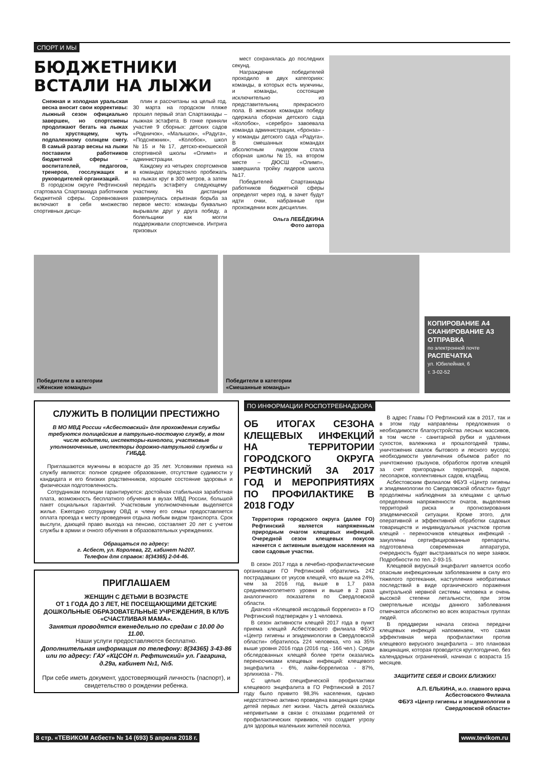СПОРТ И МЫ
БЮДЖЕТНИКИ ВСТАЛИ НА ЛЫЖИ
Снежная и холодная уральская весна вносит свои коррективы: лыжный сезон официально завершен, но спортсмены продолжают бегать на лыжах по хрустящему, чуть подпаленному солнцем снегу. В самый разгар весны на лыжи поставили работников бюджетной сферы – воспитателей, педагогов, тренеров, госслужащих и руководителей организаций.
В городском округе Рефтинский стартовала Спартакиада работников бюджетной сферы. Соревнования включают в себя множество спортивных дисци-
плин и рассчитаны на целый год. 30 марта на городском пляже прошел первый этап Спартакиады – лыжная эстафета. В гонке приняли участие 9 сборных: детских садов «Родничок», «Малышок», «Радуга», «Подснежник», «Колобок», школ №15 и №17, детско-юношеской спортивной школы «Олимп» и администрации.
Каждому из четырех спортсменов в командах предстояло пробежать на лыжах круг в 300 метров, а затем передать эстафету следующему участнику. На дистанции развернулась серьезная борьба за первое место: команды буквально вырывали друг у друга победу, а болельщики как могли поддерживали спортсменов. Интрига призовых
мест сохранялась до последних секунд.
Награждение победителей проходило в двух категориях: команды, в которых есть мужчины, и команды, состоящие исключительно из представительниц прекрасного пола. В женских командах победу одержала сборная детского сада «Колобок», «серебро» завоевала команда администрации, «бронза» - у команды детского сада «Радуга». В смешанных командах абсолютным лидером стала сборная школы №15, на втором месте – ДЮСШ «Олимп», завершила тройку лидеров школа №17.
Победителей Спартакиады работников бюджетной сферы определят через год, в зачет будут идти очки, набранные при прохождении всех дисциплин.
Ольга ЛЕБЁДКИНА
Фото автора
Победители в категории
«Женские команды»
Победители в категории
«Смешанные команды»
КОПИРОВАНИЕ A4
СКАНИРОВАНИЕ A3
ОТПРАВКА
по электронной почте
РАСПЕЧАТКА
ул. Юбилейная, 6
т. 3-02-52
СЛУЖИТЬ В ПОЛИЦИИ ПРЕСТИЖНО
В МО МВД России «Асбестовский» для прохождения службы требуются полицейские в патрульно-постовую службу, в том числе водители, инспекторы-кинологи, участковые уполномоченные, инспекторы дорожно-патрульной службы и ГИБДД.
Приглашаются мужчины в возрасте до 35 лет. Условиями приема на службу являются: полное среднее образование, отсутствие судимости у кандидата и его близких родственников, хорошее состояние здоровья и физическая подготовленность.
Сотрудникам полиции гарантируются: достойная стабильная заработная плата, возможность бесплатного обучения в вузах МВД России, большой пакет социальных гарантий. Участковым уполномоченным выделяется жилье. Ежегодно сотруднику ОВД и члену его семьи предоставляется оплата проезда к месту проведения отдыха любым видом транспорта. Срок выслуги, дающей право выхода на пенсию, составляет 20 лет с учетом службы в армии и очного обучения в образовательных учреждениях.
Обращаться по адресу:
г. Асбест, ул. Королева, 22, кабинет №207.
Телефон для справок: 8(34365) 2-04-46.
ПРИГЛАШАЕМ
ЖЕНЩИН С ДЕТЬМИ В ВОЗРАСТЕ
ОТ 1 ГОДА ДО 3 ЛЕТ, НЕ ПОСЕЩАЮЩИМИ ДЕТСКИЕ ДОШКОЛЬНЫЕ ОБРАЗОВАТЕЛЬНЫЕ УЧРЕЖДЕНИЯ, В КЛУБ «СЧАСТЛИВАЯ МАМА».
Занятия проводятся еженедельно по средам с 10.00 до 11.00.
Наши услуги предоставляются бесплатно.
Дополнительная информация по телефону: 8(34365) 3-43-86 или по адресу: ГАУ «КЦСОН п. Рефтинский» ул. Гагарина, д.29а, кабинет №1, №5.
При себе иметь документ, удостоверяющий личность (паспорт), и свидетельство о рождении ребенка.
ПО ИНФОРМАЦИИ РОСПОТРЕБНАДЗОРА
ОБ ИТОГАХ СЕЗОНА КЛЕЩЕВЫХ ИНФЕКЦИЙ НА ТЕРРИТОРИИ ГОРОДСКОГО ОКРУГА РЕФТИНСКИЙ ЗА 2017 ГОД И МЕРОПРИЯТИЯХ ПО ПРОФИЛАКТИКЕ В 2018 ГОДУ
Территория городского округа (далее ГО) Рефтинский является напряженным природным очагом клещевых инфекций. Очередной сезон клещевых покусов начнется с активным выездом населения на свои садовые участки.
В сезон 2017 года в лечебно-профилактические организации ГО Рефтинский обратились 242 пострадавших от укусов клещей, что выше на 24%, чем за 2016 год, выше в 1,7 раза среднемноголетнего уровня и выше в 2 раза аналогичного показателя по Свердловской области.
Диагноз «Клещевой иксодовый боррелиоз» в ГО Рефтинский подтвержден у 1 человека.
В сезон активности клещей 2017 года в пункт приема клещей Асбестовского филиала ФБУЗ «Центр гигиены и эпидемиологии в Свердловской области» обратилось 224 человека, что на 35% выше уровня 2016 года (2016 год - 166 чел.). Среди обследованных клещей более трети оказались переносчиками клещевых инфекций: клещевого энцефалита - 6%, лайм-боррелиоза - 87%, эрлихиоза - 7%.
С целью специфической профилактики клещевого энцефалита в ГО Рефтинский в 2017 году было привито 98,3% населения, однако недостаточно активно проведена вакцинация среди детей первых лет жизни. Часть детей оказались непривитыми в связи с отказами родителей от профилактических прививок, что создает угрозу для здоровья маленьких жителей поселка.
В адрес Главы ГО Рефтинский как в 2017, так и в этом году направлены предложения о необходимости благоустройства лесных массивов, в том числе - санитарной рубки и удаления сухостоя, валежника и прошлогодней травы, уничтожения свалок бытового и лесного мусора; необходимости увеличения объемов работ по уничтожению грызунов, обработок против клещей за счет пригородных территорий, парков, лесопарков, коллективных садов, кладбищ.
Асбестовским филиалом ФБУЗ «Центр гигиены и эпидемиологии по Свердловской области» будут продолжены наблюдения за клещами с целью определения напряженности очагов, выделения территорий риска и прогнозирования эпидемической ситуации. Кроме этого, для оперативной и эффективной обработки садовых товариществ и индивидуальных участков против клещей - переносчиков клещевых инфекций - закуплены сертифицированные препараты, подготовлена современная аппаратура, очередность будет выстраиваться по мере заявок. Подробности по тел. 2-93-15.
Клещевой вирусный энцефалит является особо опасным инфекционным заболеванием в силу его тяжелого протекания, наступления необратимых последствий в виде органического поражения центральной нервной системы человека и очень высокой степени летальности, при этом смертельные исходы данного заболевания отмечаются абсолютно во всех возрастных группах людей.
В преддверии начала сезона передачи клещевых инфекций напоминаем, что самая эффективная мера профилактики против клещевого вирусного энцефалита – это плановая вакцинация, которая проводится круглогодично, без календарных ограничений, начиная с возраста 15 месяцев.
ЗАЩИТИТЕ СЕБЯ И СВОИХ БЛИЗКИХ!
А.П. ЕЛЬКИНА, и.о. главного врача Асбестовского Филиала
ФБУЗ «Центр гигиены и эпидемиологии в Свердловской области»
8 стр. «ТЕВИКОМ Асбест» № 14 (693) 5 апреля 2018 г. www.tevikom.ru